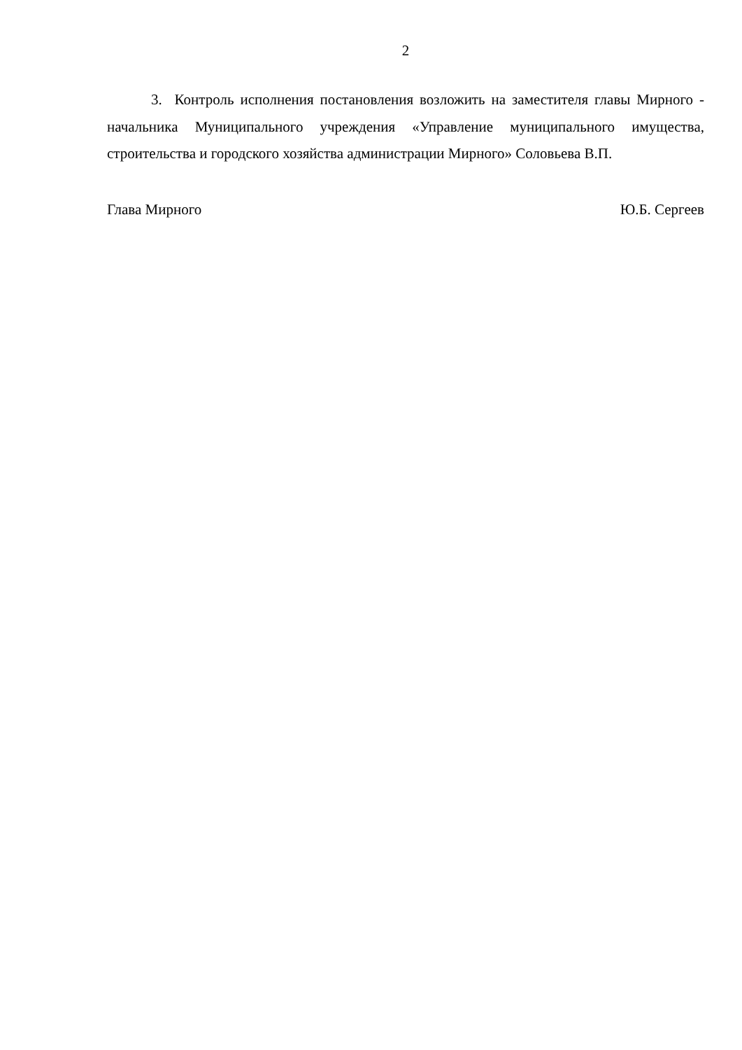2
3. Контроль исполнения постановления возложить на заместителя главы Мирного - начальника Муниципального учреждения «Управление муниципального имущества, строительства и городского хозяйства администрации Мирного» Соловьева В.П.
Глава Мирного Ю.Б. Сергеев